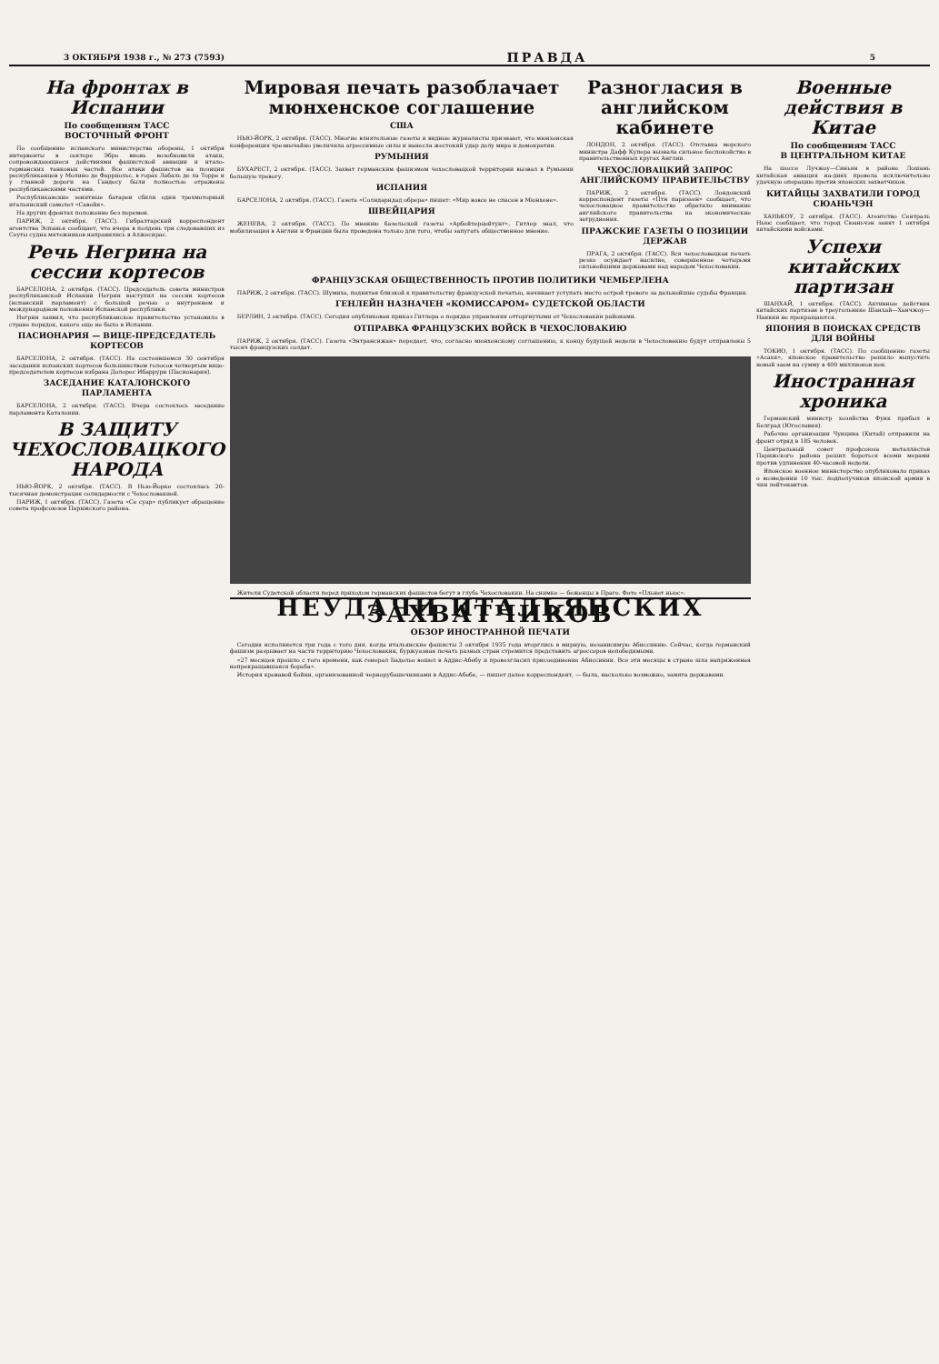3 ОКТЯБРЯ 1938 г., № 273 (7593) ПРАВДА 5
На фронтах в Испании
По сообщениям ТАСС
ВОСТОЧНЫЙ ФРОНТ
По сообщению испанского министерства обороны, 1 октября интервенты в секторе Эбро вновь возобновили атаки, сопровождающиеся действиями фашистской авиации и итало-германских танковых частей. Все атаки фашистов на позиции республиканцев у Молино де Фарриольс, в горах Лабаль де ла Торре и у главной дороги на Гандесу были полностью отражены республиканскими частями.
Республиканские зенитные батареи сбили один трехмоторный итальянский самолет «Савойя».
На других фронтах положение без перемен.
ПАРИЖ, 2 октября. (ТАСС). Гибралтарский корреспондент агентства Эспанья сообщает, что вчера в полдень три следовавших из Сеуты судна мятежников направились в Алжесирас.
Речь Негрина на сессии кортесов
БАРСЕЛОНА, 2 октября. (ТАСС). Председатель совета министров республиканской Испании Негрин выступил на сессии кортесов (испанский парламент) с большой речью о внутреннем и международном положении Испанской республики.
Негрин заявил, что республиканское правительство установило в стране порядок, какого еще не было в Испании.
ПАСИОНАРИЯ — ВИЦЕ-ПРЕДСЕДАТЕЛЬ КОРТЕСОВ
БАРСЕЛОНА, 2 октября. (ТАСС). На состоявшемся 30 сентября заседании испанских кортесов большинством голосов четвертым вице-председателем кортесов избрана Долорес Ибаррури (Пасионария).
ЗАСЕДАНИЕ КАТАЛОНСКОГО ПАРЛАМЕНТА
БАРСЕЛОНА, 2 октября. (ТАСС). Вчера состоялось заседание парламента Каталонии.
В ЗАЩИТУ ЧЕХОСЛОВАЦКОГО НАРОДА
НЬЮ-ЙОРК, 2 октября. (ТАСС). В Нью-Йорке состоялась 20-тысячная демонстрация солидарности с Чехословакией.
ПАРИЖ, 1 октября. (ТАСС). Газета «Се суар» публикует обращение совета профсоюзов Парижского района.
Мировая печать разоблачает мюнхенское соглашение
США
НЬЮ-ЙОРК, 2 октября. (ТАСС). Многие влиятельные газеты и видные журналисты признают, что мюнхенская конференция чрезвычайно увеличила агрессивные силы и нанесла жестокий удар делу мира и демократии.
РУМЫНИЯ
БУХАРЕСТ, 2 октября. (ТАСС). Захват германским фашизмом чехословацкой территории вызвал в Румынии большую тревогу.
ИСПАНИЯ
БАРСЕЛОНА, 2 октября. (ТАСС). Газета «Солидаридад обрера» пишет: «Мир вовсе не спасен в Мюнхене».
ШВЕЙЦАРИЯ
ЖЕНЕВА, 2 октября. (ТАСС). По мнению базельской газеты «Арбейтерцейтунг», Гитлер знал, что мобилизация в Англии и Франции была проведена только для того, чтобы запугать общественное мнение.
Разногласия в английском кабинете
ЛОНДОН, 2 октября. (ТАСС). Отставка морского министра Дафф Купера вызвала сильное беспокойство в правительственных кругах Англии.
ЧЕХОСЛОВАЦКИЙ ЗАПРОС АНГЛИЙСКОМУ ПРАВИТЕЛЬСТВУ
ПАРИЖ, 2 октября. (ТАСС). Лондонский корреспондент газеты «Птн паризьен» сообщает, что чехословацкое правительство обратило внимание английского правительства на экономические затруднения.
ПРАЖСКИЕ ГАЗЕТЫ О ПОЗИЦИИ ДЕРЖАВ
ПРАГА, 2 октября. (ТАСС). Вся чехословацкая печать резко осуждает насилие, совершенное четырьмя сильнейшими державами над народом Чехословакии.
ФРАНЦУЗСКАЯ ОБЩЕСТВЕННОСТЬ ПРОТИВ ПОЛИТИКИ ЧЕМБЕРЛЕНА
ПАРИЖ, 2 октября. (ТАСС). Шумиха, поднятая близкой к правительству французской печатью, начинает уступать место острой тревоге за дальнейшие судьбы Франции.
ГЕНЛЕЙН НАЗНАЧЕН «КОМИССАРОМ» СУДЕТСКОЙ ОБЛАСТИ
БЕРЛИН, 2 октября. (ТАСС). Сегодня опубликован приказ Гитлера о порядке управления отторгнутыми от Чехословакии районами.
ОТПРАВКА ФРАНЦУЗСКИХ ВОЙСК В ЧЕХОСЛОВАКИЮ
ПАРИЖ, 2 октября. (ТАСС). Газета «Энтрансижан» передает, что, согласно мюнхенскому соглашению, к концу будущей недели в Чехословакию будут отправлены 5 тысяч французских солдат.
Жители Судетской области перед приходом германских фашистов бегут в глубь Чехословакии. На снимке — беженцы в Праге. Фото «Пльнет ньюс».
НЕУДАЧИ ИТАЛЬЯНСКИХ ЗАХВАТЧИКОВ
ОБЗОР ИНОСТРАННОЙ ПЕЧАТИ
Сегодня исполняется три года с того дня, когда итальянские фашисты 3 октября 1935 года вторглись в мирную, независимую Абиссинию. Сейчас, когда германский фашизм разрывает на части территорию Чехословакии, буржуазная печать разных стран стремится представить агрессоров непобедимыми.
«27 месяцев прошло с того времени, как генерал Бадольо вошел в Аддис-Абебу и провозгласил присоединение Абиссинии. Все эти месяцы в стране шла напряженная непрекращавшаяся борьба».
История кровавой бойни, организованной чернорубашечниками в Аддис-Абебе, — пишет далее корреспондент, — была, насколько возможно, замята державами.
Военные действия в Китае
По сообщениям ТАСС
В ЦЕНТРАЛЬНОМ КИТАЕ
На шоссе Лучжоу—Синьян в районе Лошань китайская авиация на-днях провела исключительно удачную операцию против японских захватчиков.
КИТАЙЦЫ ЗАХВАТИЛИ ГОРОД СЮАНЬЧЭН
ХАНЬКОУ, 2 октября. (ТАСС). Агентство Сентраль Ньюс сообщает, что город Сюаньчэн занят 1 октября китайскими войсками.
Успехи китайских партизан
ШАНХАЙ, 1 октября. (ТАСС). Активные действия китайских партизан в треугольнике Шанхай—Ханчжоу—Нанкин не прекращаются.
ЯПОНИЯ В ПОИСКАХ СРЕДСТВ ДЛЯ ВОЙНЫ
ТОКИО, 1 октября. (ТАСС). По сообщению газеты «Асахи», японское правительство решило выпустить новый заем на сумму в 400 миллионов иен.
Иностранная хроника
Германский министр хозяйства Функ прибыл в Белград (Югославия).
Рабочие организации Чунцина (Китай) отправили на фронт отряд в 185 человек.
Центральный совет профсоюза металлистов Парижского района решил бороться всеми мерами против удлинения 40-часовой недели.
Японское военное министерство опубликовало приказ о возведении 10 тыс. подполучиков японской армии в чин лейтенантов.